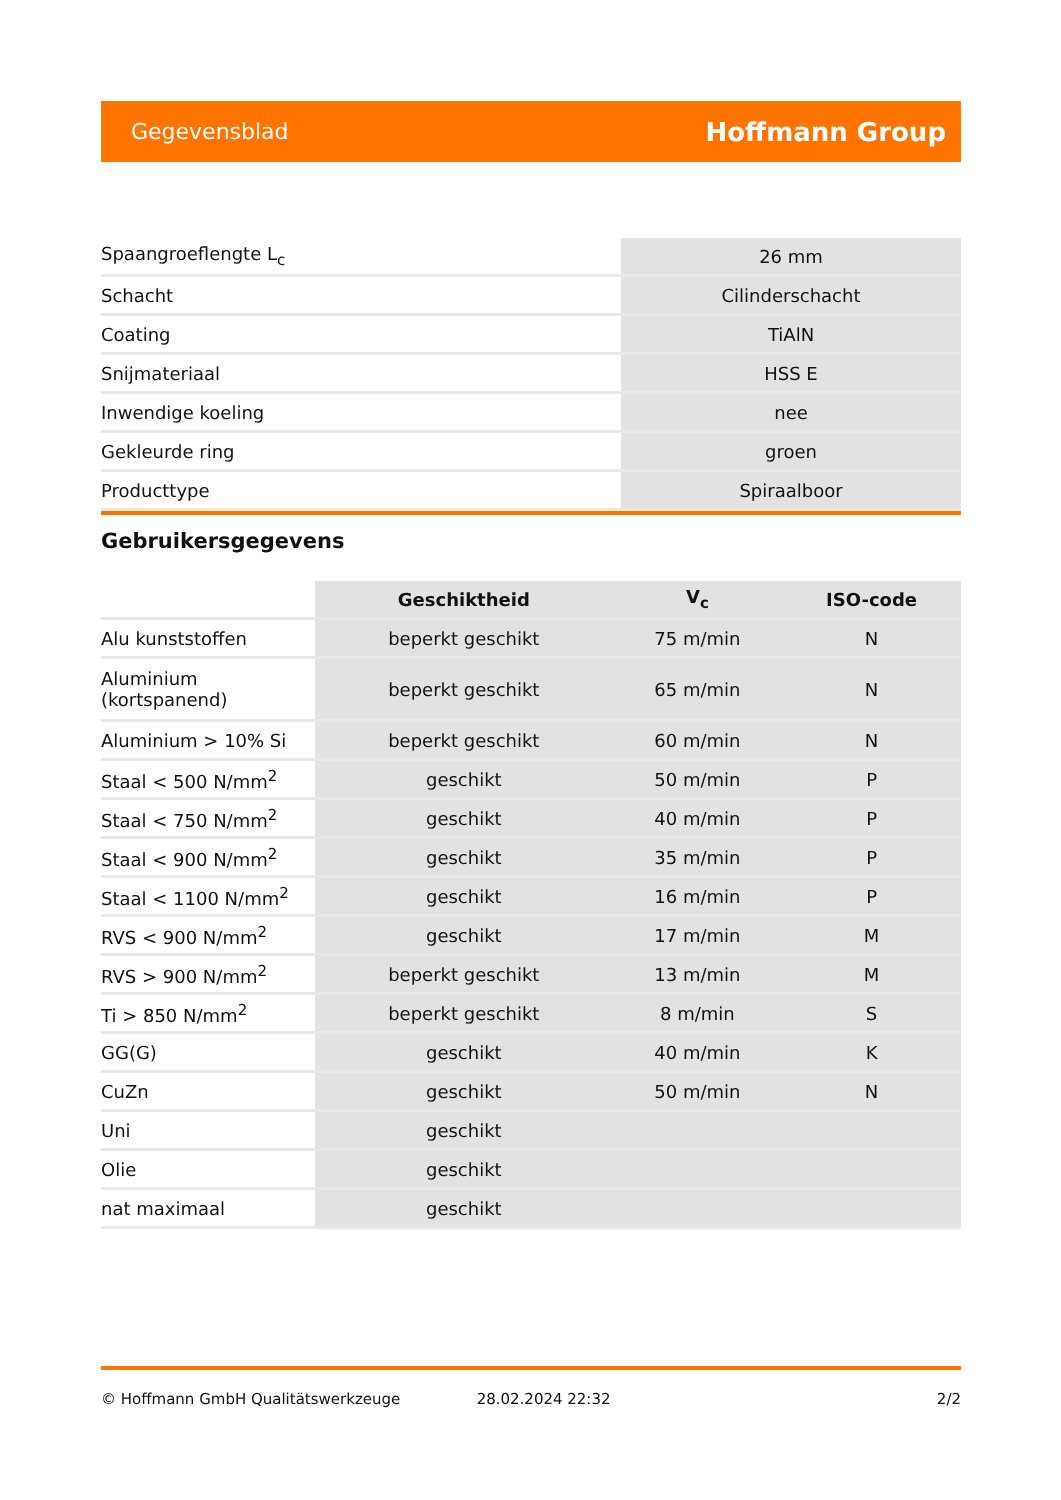Gegevensblad Hoffmann Group
| Spaangroeflengte L<sub>c</sub> | 26 mm |
| Schacht | Cilinderschacht |
| Coating | TiAlN |
| Snijmateriaal | HSS E |
| Inwendige koeling | nee |
| Gekleurde ring | groen |
| Producttype | Spiraalboor |
Gebruikersgegevens
| | Geschiktheid | V<sub>c</sub> | ISO-code |
| --- | --- | --- | --- |
| Alu kunststoffen | beperkt geschikt | 75 m/min | N |
| Aluminium (kortspanend) | beperkt geschikt | 65 m/min | N |
| Aluminium > 10% Si | beperkt geschikt | 60 m/min | N |
| Staal < 500 N/mm<sup>2</sup> | geschikt | 50 m/min | P |
| Staal < 750 N/mm<sup>2</sup> | geschikt | 40 m/min | P |
| Staal < 900 N/mm<sup>2</sup> | geschikt | 35 m/min | P |
| Staal < 1100 N/mm<sup>2</sup> | geschikt | 16 m/min | P |
| RVS < 900 N/mm<sup>2</sup> | geschikt | 17 m/min | M |
| RVS > 900 N/mm<sup>2</sup> | beperkt geschikt | 13 m/min | M |
| Ti > 850 N/mm<sup>2</sup> | beperkt geschikt | 8 m/min | S |
| GG(G) | geschikt | 40 m/min | K |
| CuZn | geschikt | 50 m/min | N |
| Uni | geschikt | | |
| Olie | geschikt | | |
| nat maximaal | geschikt | | |
© Hoffmann GmbH Qualitätswerkzeuge 28.02.2024 22:32 2/2